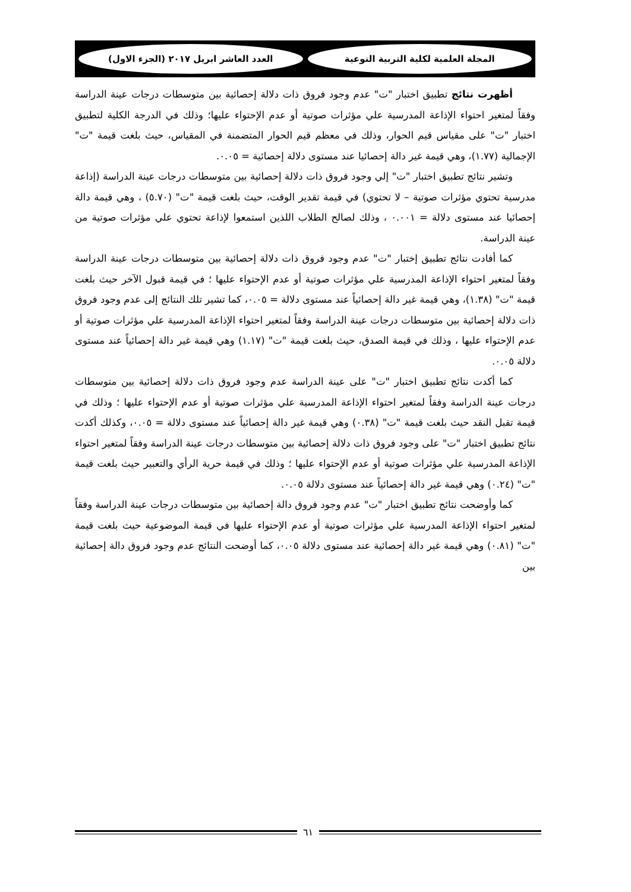المجلة العلمية لكلية التربية النوعية
العدد العاشر ابريل ٢٠١٧ (الجزء الاول)
أظهرت نتائج تطبيق اختبار "ت" عدم وجود فروق ذات دلالة إحصائية بين متوسطات درجات عينة الدراسة وفقاً لمتغير احتواء الإذاعة المدرسية علي مؤثرات صوتية أو عدم الإحتواء عليها؛ وذلك في الدرجة الكلية لتطبيق اختبار "ت" على مقياس قيم الحوار، وذلك في معظم قيم الحوار المتضمنة في المقياس، حيث بلغت قيمة "ت" الإجمالية (١.٧٧)، وهي قيمة غير دالة إحصائيا عند مستوى دلالة إحصائية = ٠.٠٥.
وتشير نتائج تطبيق اختبار "ت" إلي وجود فروق ذات دلالة إحصائية بين متوسطات درجات عينة الدراسة (إذاعة مدرسية تحتوي مؤثرات صوتية – لا تحتوي) في قيمة تقدير الوقت، حيث بلغت قيمة "ت" (٥.٧٠) ، وهي قيمة دالة إحصائيا عند مستوى دلالة = ٠.٠٠١ ، وذلك لصالح الطلاب اللذين استمعوا لإذاعة تحتوي علي مؤثرات صوتية من عينة الدراسة.
كما أفادت نتائج تطبيق إختبار "ت" عدم وجود فروق ذات دلالة إحصائية بين متوسطات درجات عينة الدراسة وفقاً لمتغير احتواء الإذاعة المدرسية علي مؤثرات صوتية أو عدم الإحتواء عليها ؛ في قيمة قبول الآخر حيث بلغت قيمة "ت" (١.٣٨)، وهي قيمة غير دالة إحصائياً عند مستوى دلالة = ٠.٠٥، كما تشير تلك النتائج إلى عدم وجود فروق ذات دلالة إحصائية بين متوسطات درجات عينة الدراسة وفقاً لمتغير احتواء الإذاعة المدرسية علي مؤثرات صوتية أو عدم الإحتواء عليها ، وذلك في قيمة الصدق، حيث بلغت قيمة "ت" (١.١٧) وهي قيمة غير دالة إحصائياً عند مستوى دلالة ٠.٠٥.
كما أكدت نتائج تطبيق اختبار "ت" على عينة الدراسة عدم وجود فروق ذات دلالة إحصائية بين متوسطات درجات عينة الدراسة وفقاً لمتغير احتواء الإذاعة المدرسية علي مؤثرات صوتية أو عدم الإحتواء عليها ؛ وذلك في قيمة تقبل النقد حيث بلغت قيمة "ت" (٠.٣٨) وهي قيمة غير دالة إحصائياً عند مستوى دلالة = ٠.٠٥، وكذلك أكدت نتائج تطبيق اختبار "ت" على وجود فروق ذات دلالة إحصائية بين متوسطات درجات عينة الدراسة وفقاً لمتغير احتواء الإذاعة المدرسية علي مؤثرات صوتية أو عدم الإحتواء عليها ؛ وذلك في قيمة حرية الرأي والتعبير حيث بلغت قيمة "ت" (٠.٢٤) وهي قيمة غير دالة إحصائياً عند مستوى دلالة ٠.٠٥.
كما وأوضحت نتائج تطبيق اختبار "ت" عدم وجود فروق دالة إحصائية بين متوسطات درجات عينة الدراسة وفقاً لمتغير احتواء الإذاعة المدرسية علي مؤثرات صوتية أو عدم الإحتواء عليها في قيمة الموضوعية حيث بلغت قيمة "ت" (٠.٨١) وهي قيمة غير دالة إحصائية عند مستوى دلالة ٠.٠٥، كما أوضحت النتائج عدم وجود فروق دالة إحصائية بين
٦١